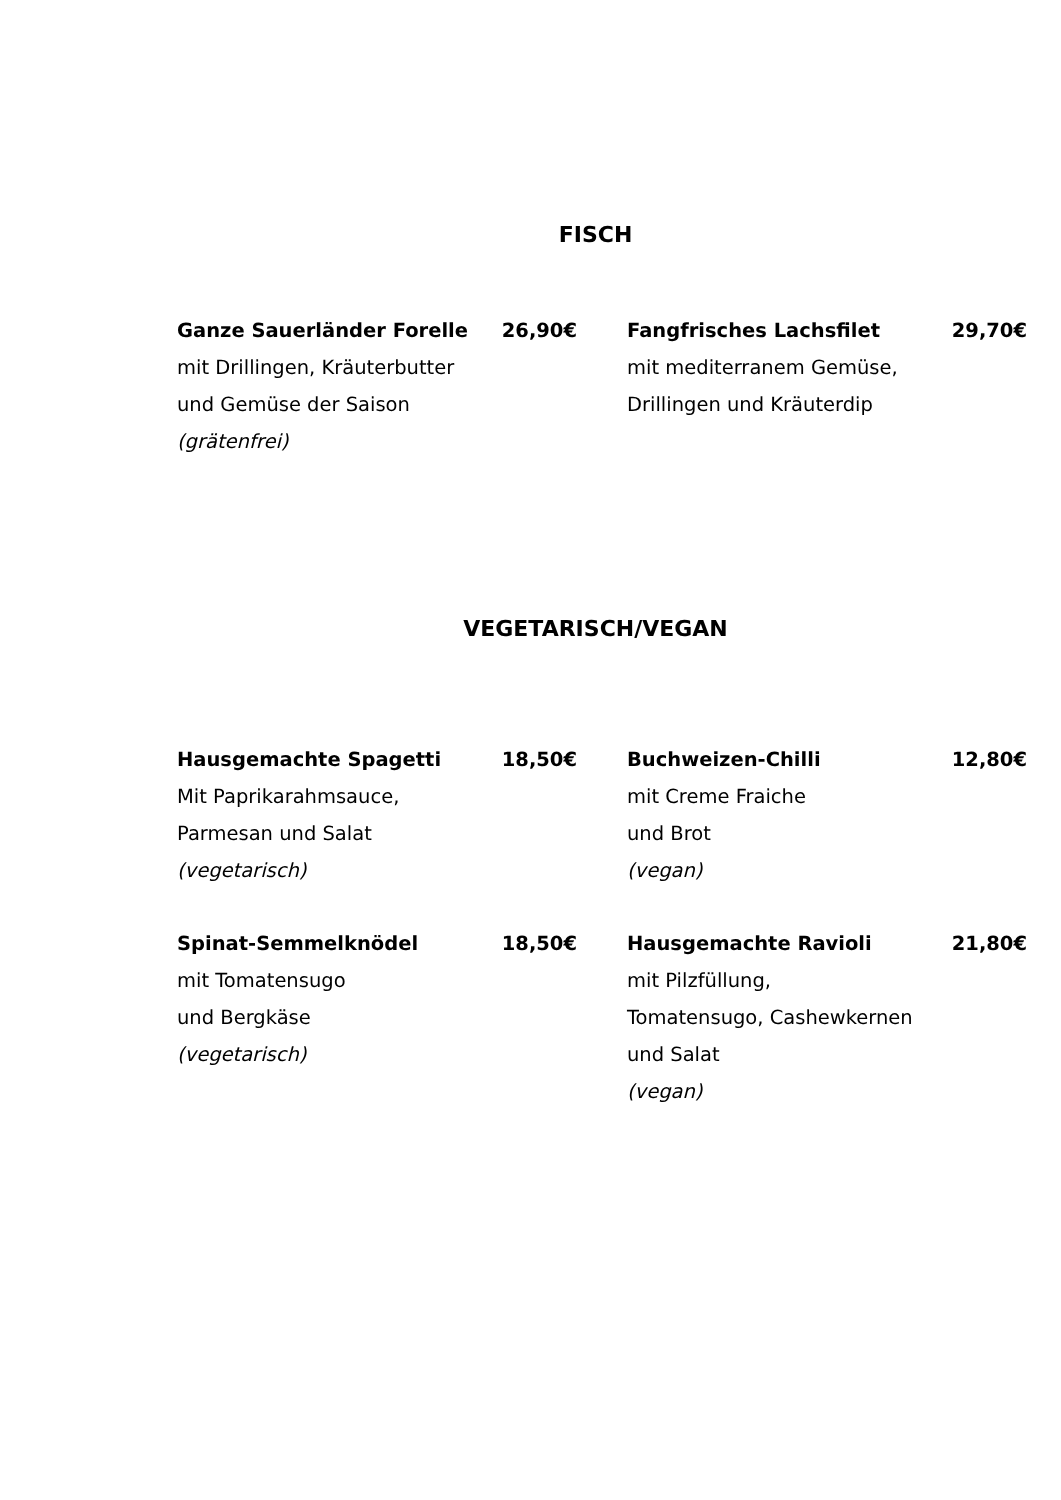FISCH
Ganze Sauerländer Forelle 26,90€
mit Drillingen, Kräuterbutter
und Gemüse der Saison
(grätenfrei)
Fangfrisches Lachsfilet 29,70€
mit mediterranem Gemüse,
Drillingen und Kräuterdip
VEGETARISCH/VEGAN
Hausgemachte Spagetti 18,50€
Mit Paprikarahmsauce,
Parmesan und Salat
(vegetarisch)
Buchweizen-Chilli 12,80€
mit Creme Fraiche
und Brot
(vegan)
Spinat-Semmelknödel 18,50€
mit Tomatensugo
und Bergkäse
(vegetarisch)
Hausgemachte Ravioli 21,80€
mit Pilzfüllung,
Tomatensugo, Cashewkernen
und Salat
(vegan)